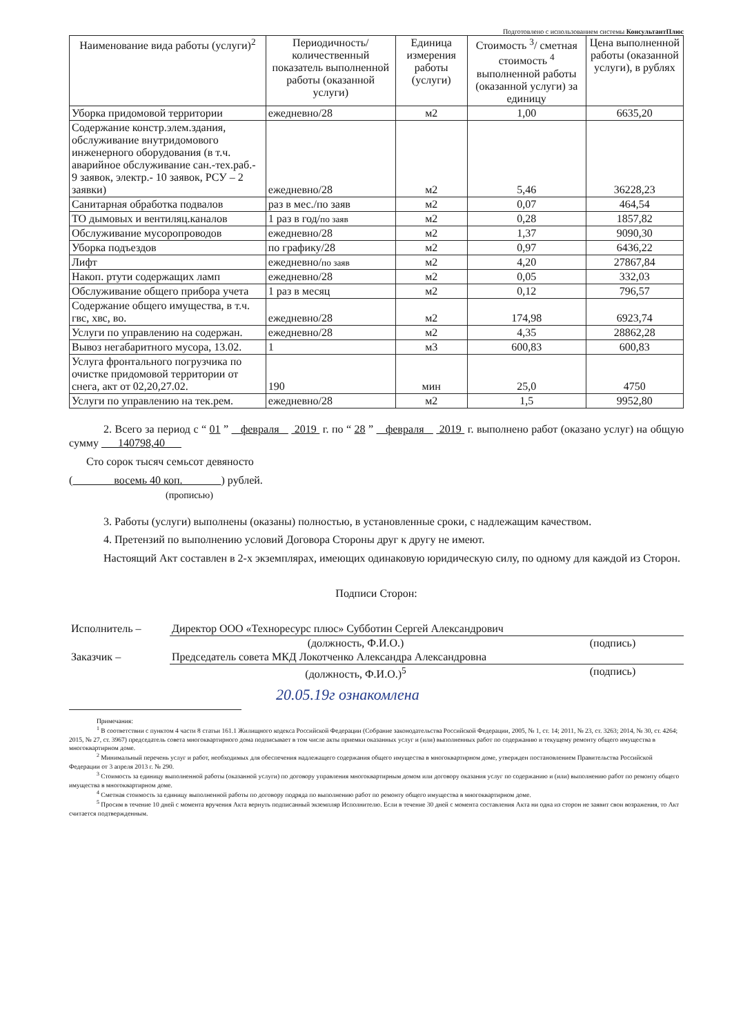Подготовлено с использованием системы КонсультантПлюс
| Наименование вида работы (услуги)<sup>2</sup> | Периодичность/ количественный показатель выполненной работы (оказанной услуги) | Единица измерения работы (услуги) | Стоимость <sup>3</sup>/ сметная стоимость <sup>4</sup> выполненной работы (оказанной услуги) за единицу | Цена выполненной работы (оказанной услуги), в рублях |
| --- | --- | --- | --- | --- |
| Уборка придомовой территории | ежедневно/28 | м2 | 1,00 | 6635,20 |
| Содержание констр.элем.здания, обслуживание внутридомового инженерного оборудования (в т.ч. аварийное обслуживание сан.-тех.раб.- 9 заявок, электр.- 10 заявок, РСУ – 2 заявки) | ежедневно/28 | м2 | 5,46 | 36228,23 |
| Санитарная обработка подвалов | раз в мес./по заяв | м2 | 0,07 | 464,54 |
| ТО дымовых и вентиляц.каналов | 1 раз в год/ по заяв | м2 | 0,28 | 1857,82 |
| Обслуживание мусоропроводов | ежедневно/28 | м2 | 1,37 | 9090,30 |
| Уборка подъездов | по графику/28 | м2 | 0,97 | 6436,22 |
| Лифт | ежедневно/ по заяв | м2 | 4,20 | 27867,84 |
| Накоп. ртути содержащих ламп | ежедневно/28 | м2 | 0,05 | 332,03 |
| Обслуживание общего прибора учета | 1 раз в месяц | м2 | 0,12 | 796,57 |
| Содержание общего имущества, в т.ч. гвс, хвс, во. | ежедневно/28 | м2 | 174,98 | 6923,74 |
| Услуги по управлению на содержан. | ежедневно/28 | м2 | 4,35 | 28862,28 |
| Вывоз негабаритного мусора, 13.02. | 1 | м3 | 600,83 | 600,83 |
| Услуга фронтального погрузчика по очистке придомовой территории от снега, акт от 02,20,27.02. | 190 | мин | 25,0 | 4750 |
| Услуги по управлению на тек.рем. | ежедневно/28 | м2 | 1,5 | 9952,80 |
2. Всего за период с “ 01 ” февраля 2019 г. по “ 28 ” февраля 2019 г. выполнено работ (оказано услуг) на общую сумму 140798,40
Сто сорок тысяч семьсот девяносто
( восемь 40 коп. ) рублей.
(прописью)
3. Работы (услуги) выполнены (оказаны) полностью, в установленные сроки, с надлежащим качеством.
4. Претензий по выполнению условий Договора Стороны друг к другу не имеют.
Настоящий Акт составлен в 2-х экземплярах, имеющих одинаковую юридическую силу, по одному для каждой из Сторон.
Подписи Сторон:
| Исполнитель – | Директор ООО «Техноресурс плюс» Субботин Сергей Александрович | |
| | (должность, Ф.И.О.) | (подпись) |
| Заказчик – | Председатель совета МКД Локотченко Александра Александровна | |
| | (должность, Ф.И.О.)<sup>5</sup> | (подпись) |
20.05.19г ознакомлена
Примечания:
<sup>1</sup> В соответствии с пунктом 4 части 8 статьи 161.1 Жилищного кодекса Российской Федерации (Собрание законодательства Российской Федерации, 2005, № 1, ст. 14; 2011, № 23, ст. 3263; 2014, № 30, ст. 4264; 2015, № 27, ст. 3967) председатель совета многоквартирного дома подписывает в том числе акты приемки оказанных услуг и (или) выполненных работ по содержанию и текущему ремонту общего имущества в многоквартирном доме.
<sup>2</sup> Минимальный перечень услуг и работ, необходимых для обеспечения надлежащего содержания общего имущества в многоквартирном доме, утвержден постановлением Правительства Российской Федерации от 3 апреля 2013 г. № 290.
<sup>3</sup> Стоимость за единицу выполненной работы (оказанной услуги) по договору управления многоквартирным домом или договору оказания услуг по содержанию и (или) выполнению работ по ремонту общего имущества в многоквартирном доме.
<sup>4</sup> Сметная стоимость за единицу выполненной работы по договору подряда по выполнению работ по ремонту общего имущества в многоквартирном доме.
<sup>5</sup> Просим в течение 10 дней с момента вручения Акта вернуть подписанный экземпляр Исполнителю. Если в течение 30 дней с момента составления Акта ни одна из сторон не заявит свои возражения, то Акт считается подтвержденным.